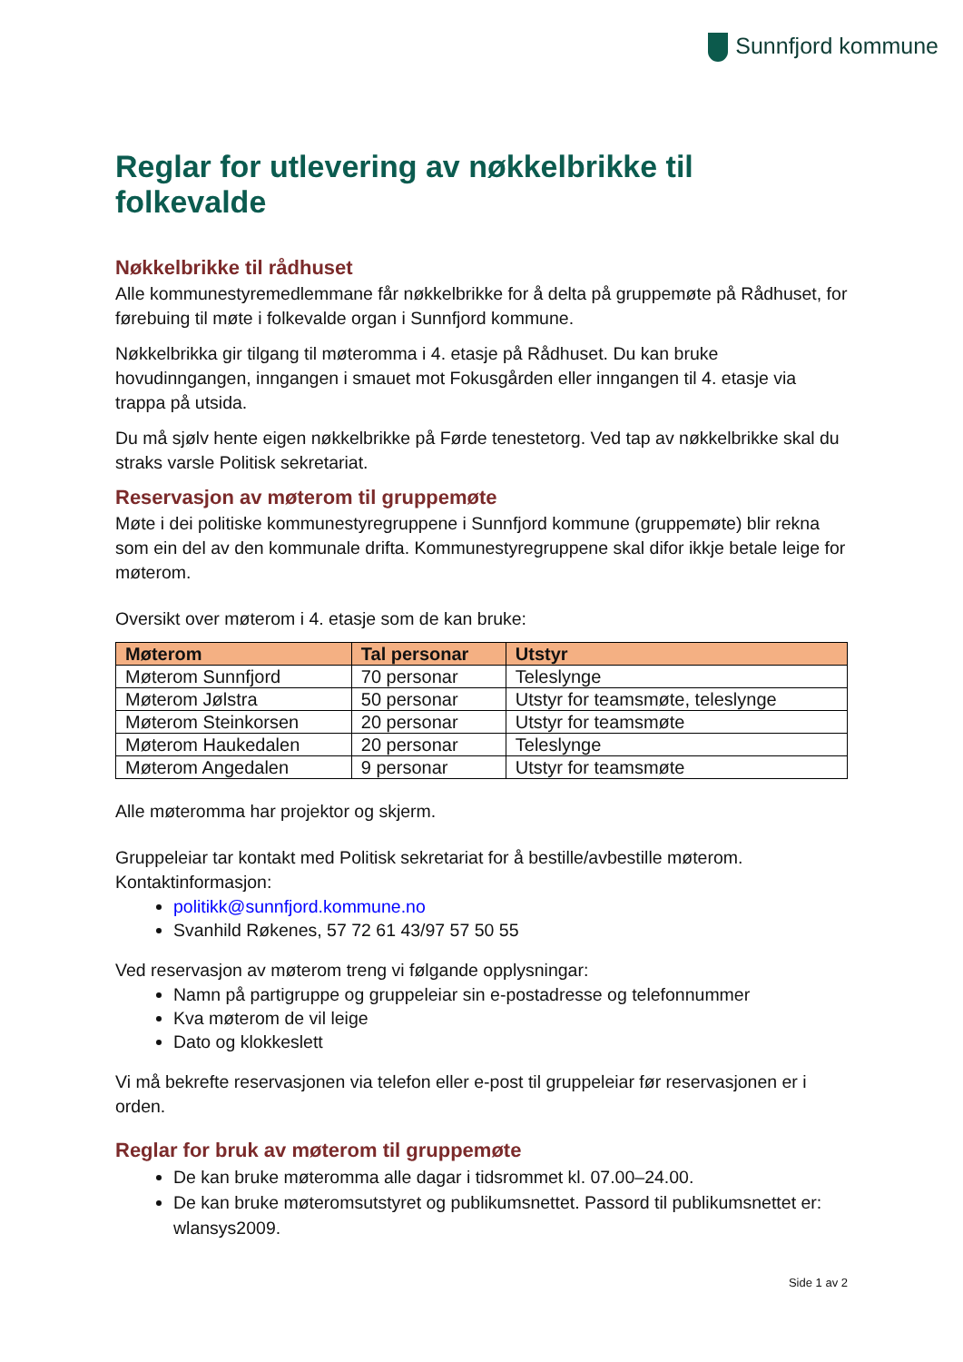Sunnfjord kommune
Reglar for utlevering av nøkkelbrikke til folkevalde
Nøkkelbrikke til rådhuset
Alle kommunestyremedlemmane får nøkkelbrikke for å delta på gruppemøte på Rådhuset, for førebuing til møte i folkevalde organ i Sunnfjord kommune.
Nøkkelbrikka gir tilgang til møteromma i 4. etasje på Rådhuset. Du kan bruke hovudinngangen, inngangen i smauet mot Fokusgården eller inngangen til 4. etasje via trappa på utsida.
Du må sjølv hente eigen nøkkelbrikke på Førde tenestetorg. Ved tap av nøkkelbrikke skal du straks varsle Politisk sekretariat.
Reservasjon av møterom til gruppemøte
Møte i dei politiske kommunestyregruppene i Sunnfjord kommune (gruppemøte) blir rekna som ein del av den kommunale drifta. Kommunestyregruppene skal difor ikkje betale leige for møterom.
Oversikt over møterom i 4. etasje som de kan bruke:
| Møterom | Tal personar | Utstyr |
| --- | --- | --- |
| Møterom Sunnfjord | 70 personar | Teleslynge |
| Møterom Jølstra | 50 personar | Utstyr for teamsmøte, teleslynge |
| Møterom Steinkorsen | 20 personar | Utstyr for teamsmøte |
| Møterom Haukedalen | 20 personar | Teleslynge |
| Møterom Angedalen | 9 personar | Utstyr for teamsmøte |
Alle møteromma har projektor og skjerm.
Gruppeleiar tar kontakt med Politisk sekretariat for å bestille/avbestille møterom. Kontaktinformasjon:
politikk@sunnfjord.kommune.no
Svanhild Røkenes, 57 72 61 43/97 57 50 55
Ved reservasjon av møterom treng vi følgande opplysningar:
Namn på partigruppe og gruppeleiar sin e-postadresse og telefonnummer
Kva møterom de vil leige
Dato og klokkeslett
Vi må bekrefte reservasjonen via telefon eller e-post til gruppeleiar før reservasjonen er i orden.
Reglar for bruk av møterom til gruppemøte
De kan bruke møteromma alle dagar i tidsrommet kl. 07.00–24.00.
De kan bruke møteromsutstyret og publikumsnettet. Passord til publikumsnettet er: wlansys2009.
Side 1 av 2